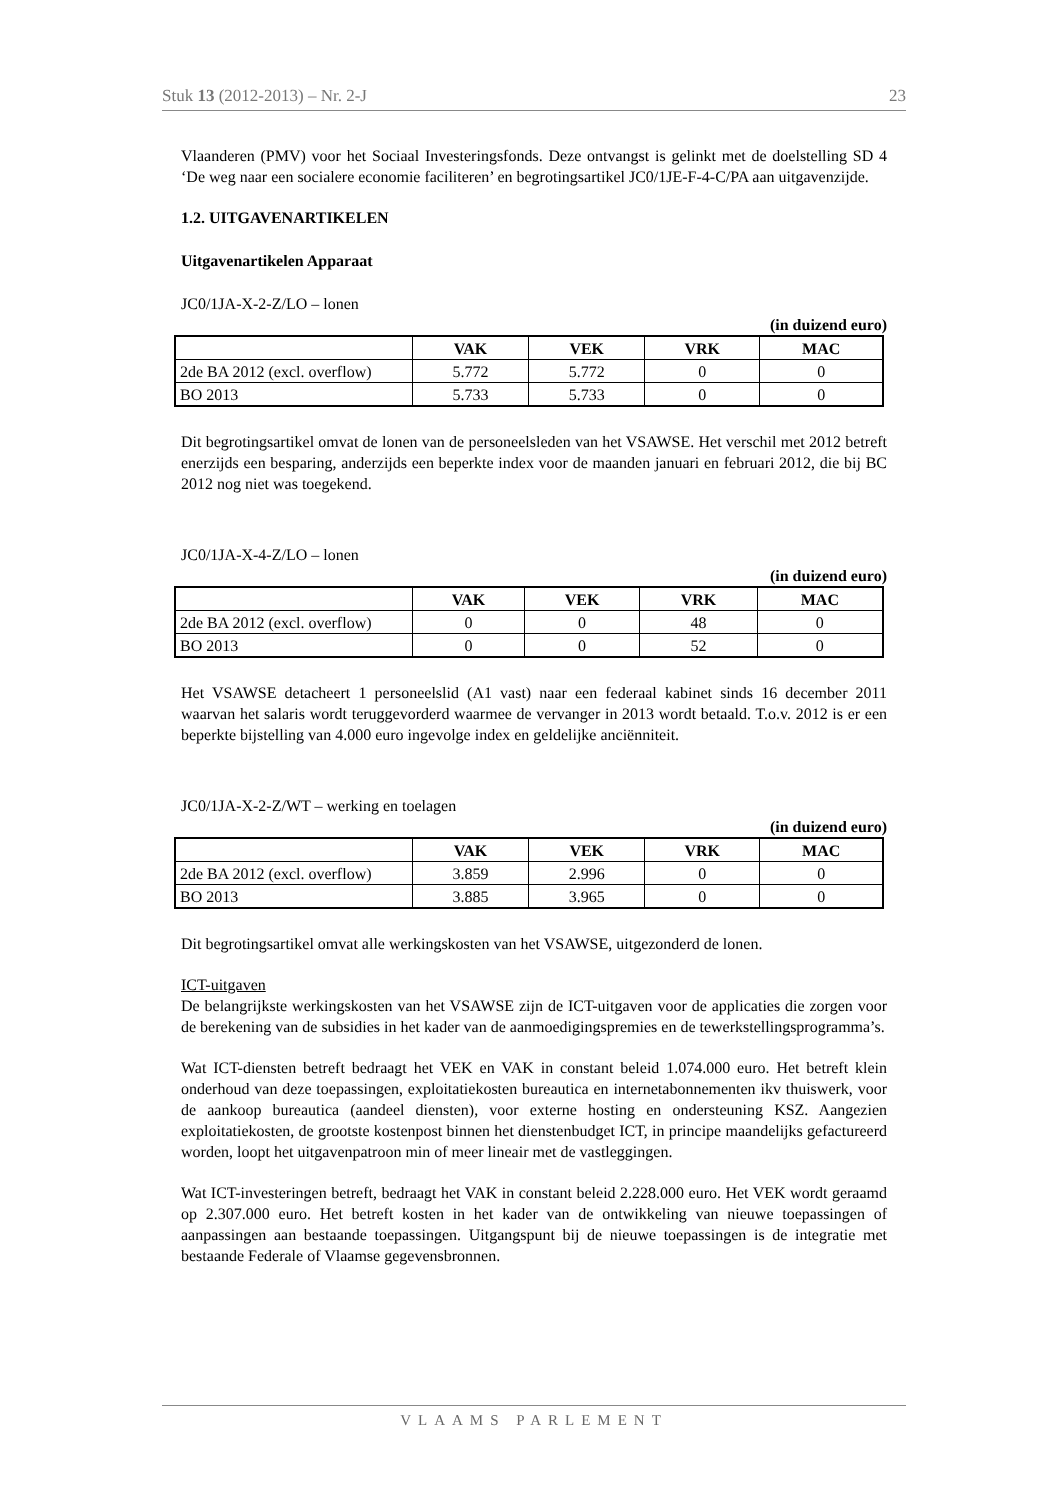Stuk 13 (2012-2013) – Nr. 2-J 23
Vlaanderen (PMV) voor het Sociaal Investeringsfonds. Deze ontvangst is gelinkt met de doelstelling SD 4 ‘De weg naar een socialere economie faciliteren’ en begrotingsartikel JC0/1JE-F-4-C/PA aan uitgavenzijde.
1.2. UITGAVENARTIKELEN
Uitgavenartikelen Apparaat
JC0/1JA-X-2-Z/LO – lonen
(in duizend euro)
| | VAK | VEK | VRK | MAC |
| --- | --- | --- | --- | --- |
| 2de BA 2012 (excl. overflow) | 5.772 | 5.772 | 0 | 0 |
| BO 2013 | 5.733 | 5.733 | 0 | 0 |
Dit begrotingsartikel omvat de lonen van de personeelsleden van het VSAWSE. Het verschil met 2012 betreft enerzijds een besparing, anderzijds een beperkte index voor de maanden januari en februari 2012, die bij BC 2012 nog niet was toegekend.
JC0/1JA-X-4-Z/LO – lonen
(in duizend euro)
| | VAK | VEK | VRK | MAC |
| --- | --- | --- | --- | --- |
| 2de BA 2012 (excl. overflow) | 0 | 0 | 48 | 0 |
| BO 2013 | 0 | 0 | 52 | 0 |
Het VSAWSE detacheert 1 personeelslid (A1 vast) naar een federaal kabinet sinds 16 december 2011 waarvan het salaris wordt teruggevorderd waarmee de vervanger in 2013 wordt betaald. T.o.v. 2012 is er een beperkte bijstelling van 4.000 euro ingevolge index en geldelijke anciënniteit.
JC0/1JA-X-2-Z/WT – werking en toelagen
(in duizend euro)
| | VAK | VEK | VRK | MAC |
| --- | --- | --- | --- | --- |
| 2de BA 2012 (excl. overflow) | 3.859 | 2.996 | 0 | 0 |
| BO 2013 | 3.885 | 3.965 | 0 | 0 |
Dit begrotingsartikel omvat alle werkingskosten van het VSAWSE, uitgezonderd de lonen.
ICT-uitgaven
De belangrijkste werkingskosten van het VSAWSE zijn de ICT-uitgaven voor de applicaties die zorgen voor de berekening van de subsidies in het kader van de aanmoedigingspremies en de tewerkstellingsprogramma’s.
Wat ICT-diensten betreft bedraagt het VEK en VAK in constant beleid 1.074.000 euro. Het betreft klein onderhoud van deze toepassingen, exploitatiekosten bureautica en internetabonnementen ikv thuiswerk, voor de aankoop bureautica (aandeel diensten), voor externe hosting en ondersteuning KSZ. Aangezien exploitatiekosten, de grootste kostenpost binnen het dienstenbudget ICT, in principe maandelijks gefactureerd worden, loopt het uitgavenpatroon min of meer lineair met de vastleggingen.
Wat ICT-investeringen betreft, bedraagt het VAK in constant beleid 2.228.000 euro. Het VEK wordt geraamd op 2.307.000 euro. Het betreft kosten in het kader van de ontwikkeling van nieuwe toepassingen of aanpassingen aan bestaande toepassingen. Uitgangspunt bij de nieuwe toepassingen is de integratie met bestaande Federale of Vlaamse gegevensbronnen.
VLAAMS PARLEMENT